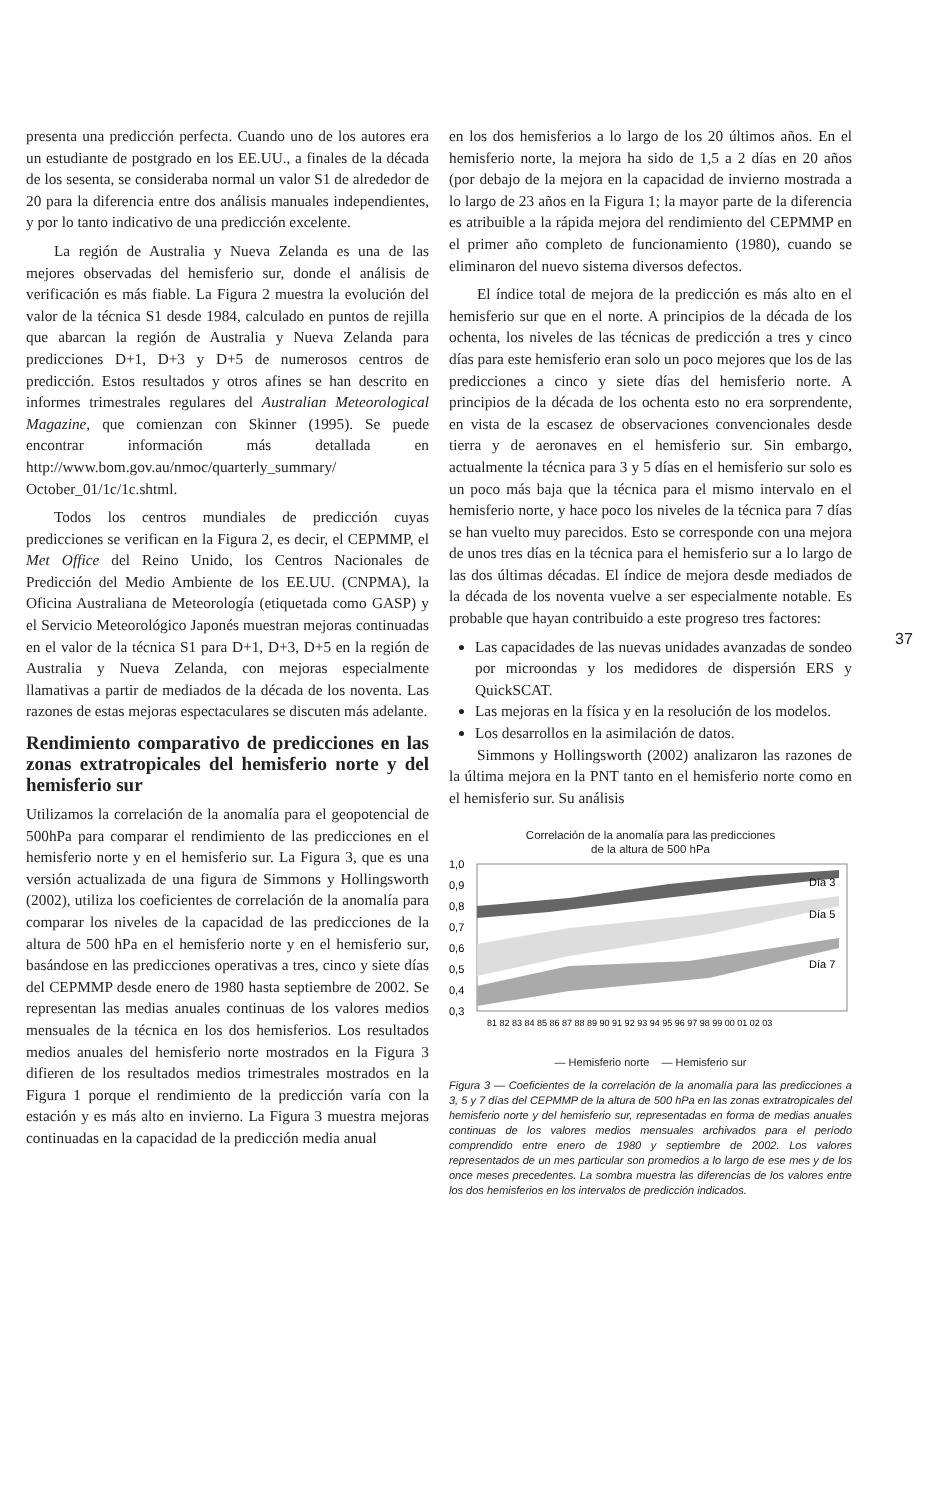presenta una predicción perfecta. Cuando uno de los autores era un estudiante de postgrado en los EE.UU., a finales de la década de los sesenta, se consideraba normal un valor S1 de alrededor de 20 para la diferencia entre dos análisis manuales independientes, y por lo tanto indicativo de una predicción excelente.
La región de Australia y Nueva Zelanda es una de las mejores observadas del hemisferio sur, donde el análisis de verificación es más fiable. La Figura 2 muestra la evolución del valor de la técnica S1 desde 1984, calculado en puntos de rejilla que abarcan la región de Australia y Nueva Zelanda para predicciones D+1, D+3 y D+5 de numerosos centros de predicción. Estos resultados y otros afines se han descrito en informes trimestrales regulares del Australian Meteorological Magazine, que comienzan con Skinner (1995). Se puede encontrar información más detallada en http://www.bom.gov.au/nmoc/quarterly_summary/ October_01/1c/1c.shtml.
Todos los centros mundiales de predicción cuyas predicciones se verifican en la Figura 2, es decir, el CEPMMP, el Met Office del Reino Unido, los Centros Nacionales de Predicción del Medio Ambiente de los EE.UU. (CNPMA), la Oficina Australiana de Meteorología (etiquetada como GASP) y el Servicio Meteorológico Japonés muestran mejoras continuadas en el valor de la técnica S1 para D+1, D+3, D+5 en la región de Australia y Nueva Zelanda, con mejoras especialmente llamativas a partir de mediados de la década de los noventa. Las razones de estas mejoras espectaculares se discuten más adelante.
Rendimiento comparativo de predicciones en las zonas extratropicales del hemisferio norte y del hemisferio sur
Utilizamos la correlación de la anomalía para el geopotencial de 500hPa para comparar el rendimiento de las predicciones en el hemisferio norte y en el hemisferio sur. La Figura 3, que es una versión actualizada de una figura de Simmons y Hollingsworth (2002), utiliza los coeficientes de correlación de la anomalía para comparar los niveles de la capacidad de las predicciones de la altura de 500 hPa en el hemisferio norte y en el hemisferio sur, basándose en las predicciones operativas a tres, cinco y siete días del CEPMMP desde enero de 1980 hasta septiembre de 2002. Se representan las medias anuales continuas de los valores medios mensuales de la técnica en los dos hemisferios. Los resultados medios anuales del hemisferio norte mostrados en la Figura 3 difieren de los resultados medios trimestrales mostrados en la Figura 1 porque el rendimiento de la predicción varía con la estación y es más alto en invierno. La Figura 3 muestra mejoras continuadas en la capacidad de la predicción media anual
en los dos hemisferios a lo largo de los 20 últimos años. En el hemisferio norte, la mejora ha sido de 1,5 a 2 días en 20 años (por debajo de la mejora en la capacidad de invierno mostrada a lo largo de 23 años en la Figura 1; la mayor parte de la diferencia es atribuible a la rápida mejora del rendimiento del CEPMMP en el primer año completo de funcionamiento (1980), cuando se eliminaron del nuevo sistema diversos defectos.
El índice total de mejora de la predicción es más alto en el hemisferio sur que en el norte. A principios de la década de los ochenta, los niveles de las técnicas de predicción a tres y cinco días para este hemisferio eran solo un poco mejores que los de las predicciones a cinco y siete días del hemisferio norte. A principios de la década de los ochenta esto no era sorprendente, en vista de la escasez de observaciones convencionales desde tierra y de aeronaves en el hemisferio sur. Sin embargo, actualmente la técnica para 3 y 5 días en el hemisferio sur solo es un poco más baja que la técnica para el mismo intervalo en el hemisferio norte, y hace poco los niveles de la técnica para 7 días se han vuelto muy parecidos. Esto se corresponde con una mejora de unos tres días en la técnica para el hemisferio sur a lo largo de las dos últimas décadas. El índice de mejora desde mediados de la década de los noventa vuelve a ser especialmente notable. Es probable que hayan contribuido a este progreso tres factores:
Las capacidades de las nuevas unidades avanzadas de sondeo por microondas y los medidores de dispersión ERS y QuickSCAT.
Las mejoras en la física y en la resolución de los modelos.
Los desarrollos en la asimilación de datos.
Simmons y Hollingsworth (2002) analizaron las razones de la última mejora en la PNT tanto en el hemisferio norte como en el hemisferio sur. Su análisis
Correlación de la anomalía para las predicciones
de la altura de 500 hPa
1,0
0,9
0,8
0,7
0,6
0,5
0,4
0,3
Día 3
Día 5
Día 7
81 82 83 84 85 86 87 88 89 90 91 92 93 94 95 96 97 98 99 00 01 02 03
— Hemisferio norte — Hemisferio sur
Figura 3 — Coeficientes de la correlación de la anomalía para las predicciones a 3, 5 y 7 días del CEPMMP de la altura de 500 hPa en las zonas extratropicales del hemisferio norte y del hemisferio sur, representadas en forma de medias anuales continuas de los valores medios mensuales archivados para el período comprendido entre enero de 1980 y septiembre de 2002. Los valores representados de un mes particular son promedios a lo largo de ese mes y de los once meses precedentes. La sombra muestra las diferencias de los valores entre los dos hemisferios en los intervalos de predicción indicados.
37